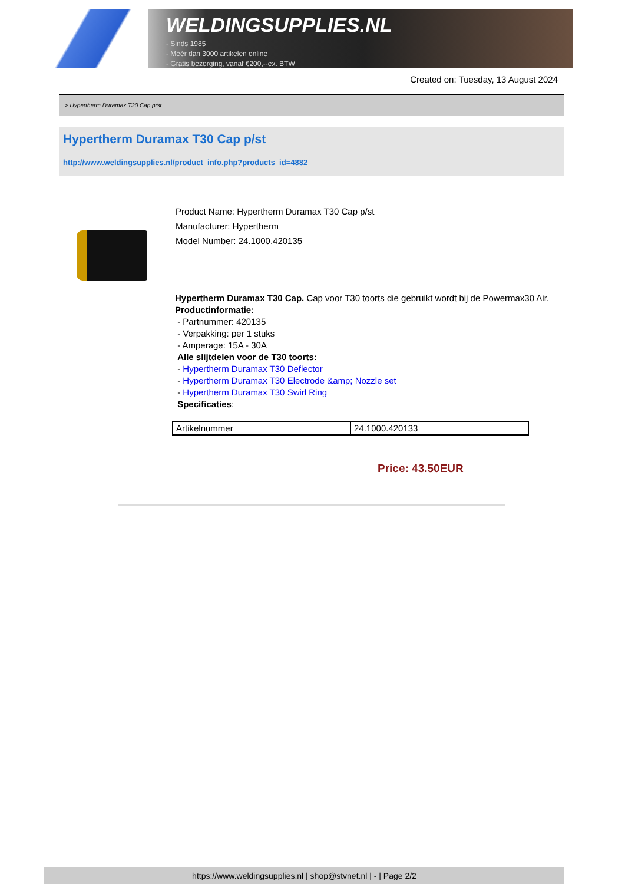WELDINGSUPPLIES.NL
- Sinds 1985
- Méér dan 3000 artikelen online
- Gratis bezorging, vanaf €200,--ex. BTW
Created on: Tuesday, 13 August 2024
> Hypertherm Duramax T30 Cap p/st
Hypertherm Duramax T30 Cap p/st
http://www.weldingsupplies.nl/product_info.php?products_id=4882
Product Name: Hypertherm Duramax T30 Cap p/st
Manufacturer: Hypertherm
Model Number: 24.1000.420135
Hypertherm Duramax T30 Cap. Cap voor T30 toorts die gebruikt wordt bij de Powermax30 Air. Productinformatie:
- Partnummer: 420135
- Verpakking: per 1 stuks
- Amperage: 15A - 30A
Alle slijtdelen voor de T30 toorts:
- Hypertherm Duramax T30 Deflector
- Hypertherm Duramax T30 Electrode &amp; Nozzle set
- Hypertherm Duramax T30 Swirl Ring
Specificaties:
| Artikelnummer | 24.1000.420133 |
Price: 43.50EUR
https://www.weldingsupplies.nl | shop@stvnet.nl | - | Page 2/2